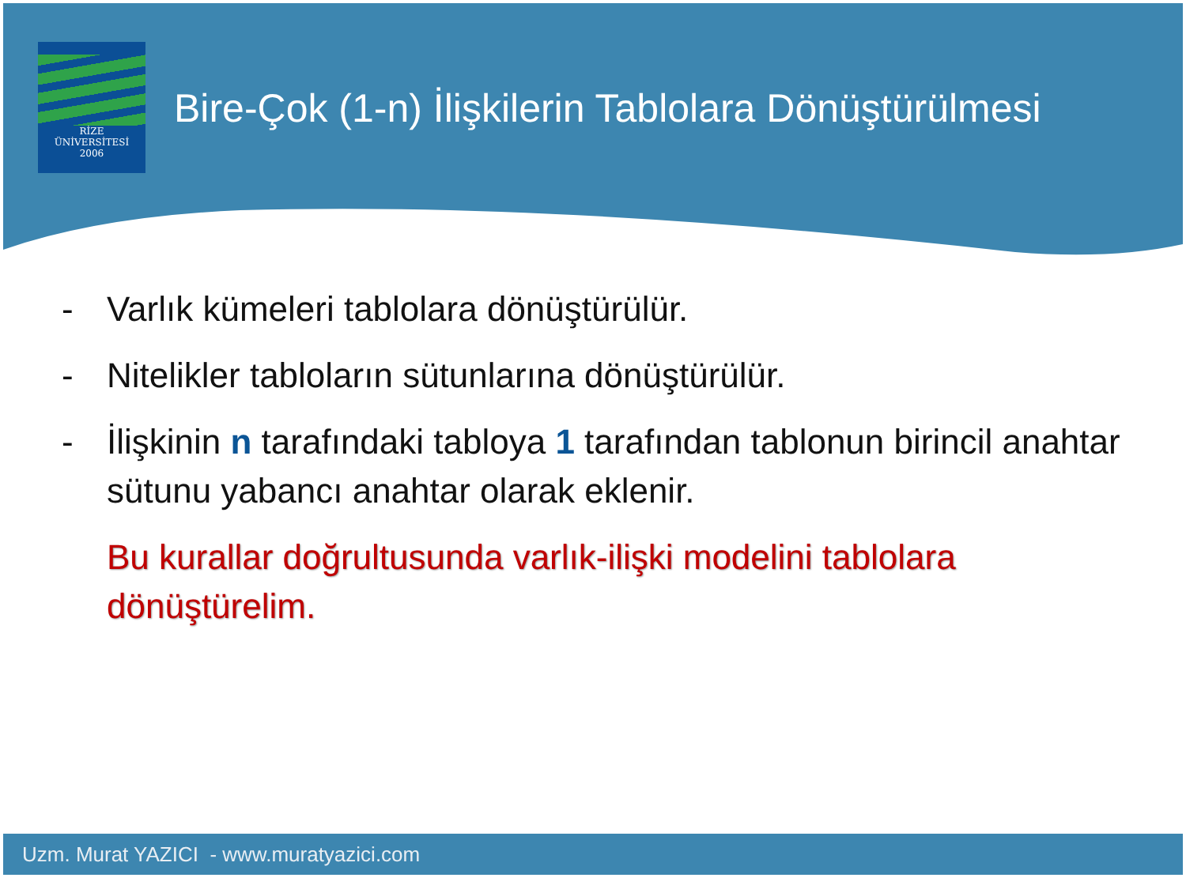RİZE
ÜNİVERSİTESİ
2006
Bire-Çok (1-n) İlişkilerin Tablolara Dönüştürülmesi
- Varlık kümeleri tablolara dönüştürülür.
- Nitelikler tabloların sütunlarına dönüştürülür.
- İlişkinin n tarafındaki tabloya 1 tarafından tablonun birincil anahtar sütunu yabancı anahtar olarak eklenir.
Bu kurallar doğrultusunda varlık-ilişki modelini tablolara dönüştürelim.
Uzm. Murat YAZICI - www.muratyazici.com